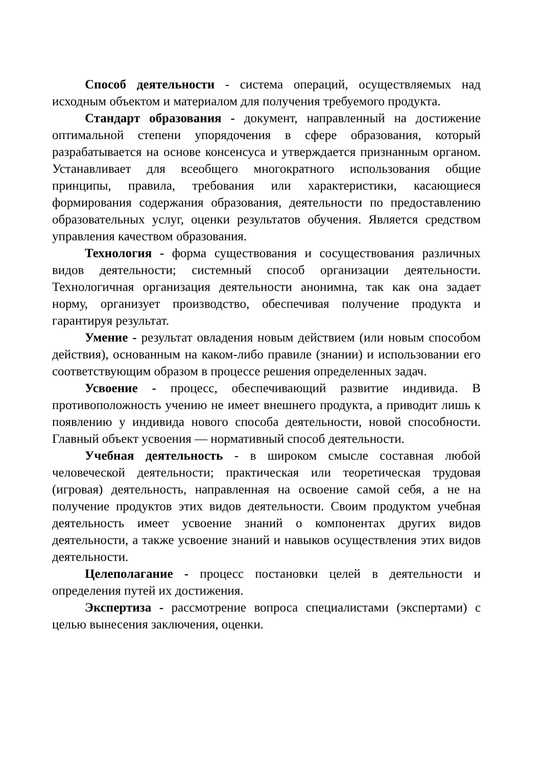Способ деятельности - система операций, осуществляемых над исходным объектом и материалом для получения требуемого продукта.
Стандарт образования - документ, направленный на достижение оптимальной степени упорядочения в сфере образования, который разрабатывается на основе консенсуса и утверждается признанным органом. Устанавливает для всеобщего многократного использования общие принципы, правила, требования или характеристики, касающиеся формирования содержания образования, деятельности по предоставлению образовательных услуг, оценки результатов обучения. Является средством управления качеством образования.
Технология - форма существования и сосуществования различных видов деятельности; системный способ организации деятельности. Технологичная организация деятельности анонимна, так как она задает норму, организует производство, обеспечивая получение продукта и гарантируя результат.
Умение - результат овладения новым действием (или новым способом действия), основанным на каком-либо правиле (знании) и использовании его соответствующим образом в процессе решения определенных задач.
Усвоение - процесс, обеспечивающий развитие индивида. В противоположность учению не имеет внешнего продукта, а приводит лишь к появлению у индивида нового способа деятельности, новой способности. Главный объект усвоения — нормативный способ деятельности.
Учебная деятельность - в широком смысле составная любой человеческой деятельности; практическая или теоретическая трудовая (игровая) деятельность, направленная на освоение самой себя, а не на получение продуктов этих видов деятельности. Своим продуктом учебная деятельность имеет усвоение знаний о компонентах других видов деятельности, а также усвоение знаний и навыков осуществления этих видов деятельности.
Целеполагание - процесс постановки целей в деятельности и определения путей их достижения.
Экспертиза - рассмотрение вопроса специалистами (экспертами) с целью вынесения заключения, оценки.